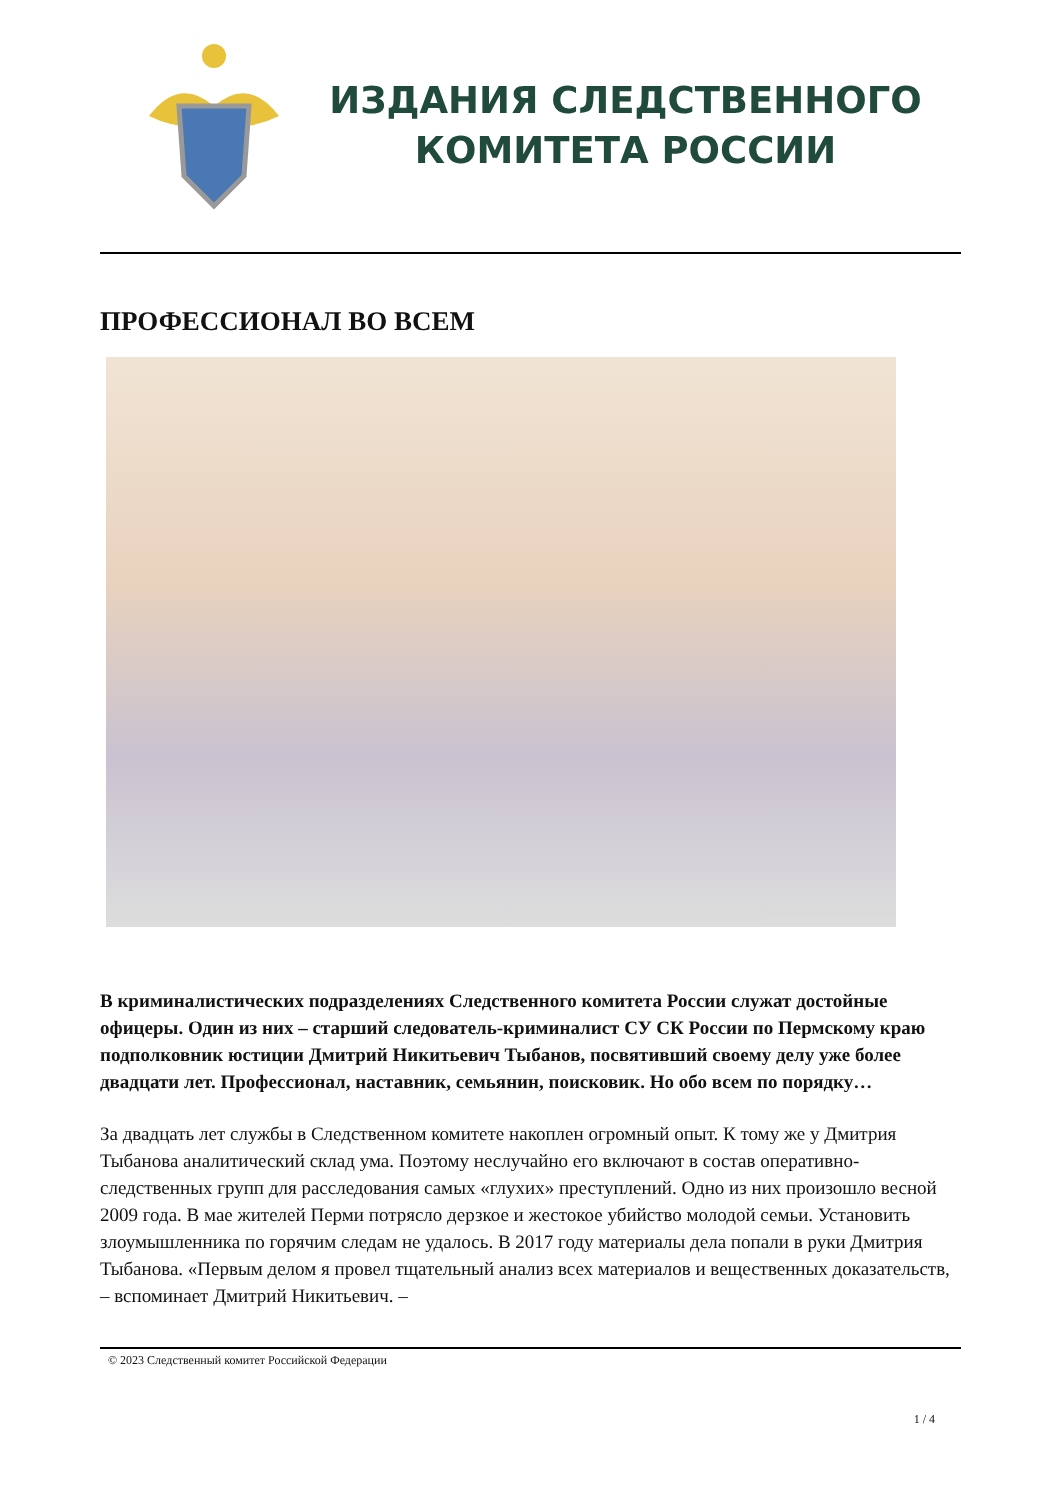ИЗДАНИЯ СЛЕДСТВЕННОГО
КОМИТЕТА РОССИИ
ПРОФЕССИОНАЛ ВО ВСЕМ
В криминалистических подразделениях Следственного комитета России служат достойные офицеры. Один из них – старший следователь-криминалист СУ СК России по Пермскому краю подполковник юстиции Дмитрий Никитьевич Тыбанов, посвятивший своему делу уже более двадцати лет. Профессионал, наставник, семьянин, поисковик. Но обо всем по порядку…
За двадцать лет службы в Следственном комитете накоплен огромный опыт. К тому же у Дмитрия Тыбанова аналитический склад ума. Поэтому неслучайно его включают в состав оперативно-следственных групп для расследования самых «глухих» преступлений. Одно из них произошло весной 2009 года. В мае жителей Перми потрясло дерзкое и жестокое убийство молодой семьи. Установить злоумышленника по горячим следам не удалось. В 2017 году материалы дела попали в руки Дмитрия Тыбанова. «Первым делом я провел тщательный анализ всех материалов и вещественных доказательств, – вспоминает Дмитрий Никитьевич. –
© 2023 Следственный комитет Российской Федерации
1 / 4